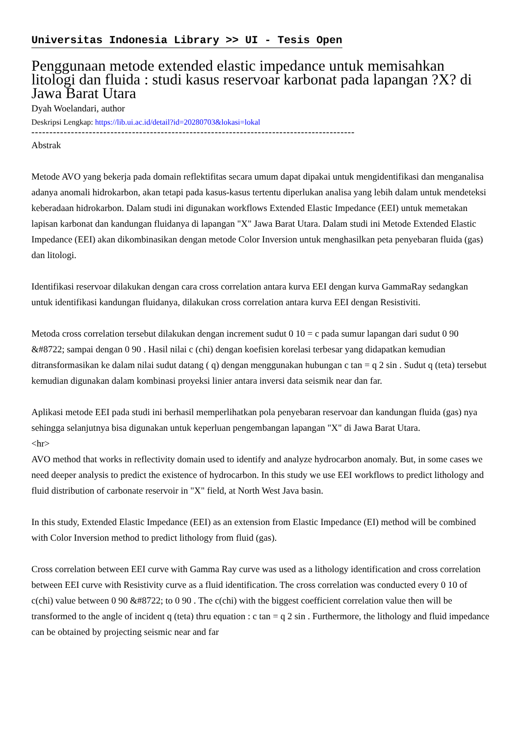Universitas Indonesia Library >> UI - Tesis Open
Penggunaan metode extended elastic impedance untuk memisahkan litologi dan fluida : studi kasus reservoar karbonat pada lapangan ?X? di Jawa Barat Utara
Dyah Woelandari, author
Deskripsi Lengkap: https://lib.ui.ac.id/detail?id=20280703&lokasi=lokal
------------------------------------------------------------------------------------------
Abstrak
Metode AVO yang bekerja pada domain reflektifitas secara umum dapat dipakai untuk mengidentifikasi dan menganalisa adanya anomali hidrokarbon, akan tetapi pada kasus-kasus tertentu diperlukan analisa yang lebih dalam untuk mendeteksi keberadaan hidrokarbon. Dalam studi ini digunakan workflows Extended Elastic Impedance (EEI) untuk memetakan lapisan karbonat dan kandungan fluidanya di lapangan "X" Jawa Barat Utara. Dalam studi ini Metode Extended Elastic Impedance (EEI) akan dikombinasikan dengan metode Color Inversion untuk menghasilkan peta penyebaran fluida (gas) dan litologi.
Identifikasi reservoar dilakukan dengan cara cross correlation antara kurva EEI dengan kurva GammaRay sedangkan untuk identifikasi kandungan fluidanya, dilakukan cross correlation antara kurva EEI dengan Resistiviti.
Metoda cross correlation tersebut dilakukan dengan increment sudut 0 10 = c pada sumur lapangan dari sudut 0 90 &#8722; sampai dengan 0 90 . Hasil nilai c (chi) dengan koefisien korelasi terbesar yang didapatkan kemudian ditransformasikan ke dalam nilai sudut datang ( q) dengan menggunakan hubungan c tan = q 2 sin . Sudut q (teta) tersebut kemudian digunakan dalam kombinasi proyeksi linier antara inversi data seismik near dan far.
Aplikasi metode EEI pada studi ini berhasil memperlihatkan pola penyebaran reservoar dan kandungan fluida (gas) nya sehingga selanjutnya bisa digunakan untuk keperluan pengembangan lapangan "X" di Jawa Barat Utara.
<hr>
AVO method that works in reflectivity domain used to identify and analyze hydrocarbon anomaly. But, in some cases we need deeper analysis to predict the existence of hydrocarbon. In this study we use EEI workflows to predict lithology and fluid distribution of carbonate reservoir in "X" field, at North West Java basin.
In this study, Extended Elastic Impedance (EEI) as an extension from Elastic Impedance (EI) method will be combined with Color Inversion method to predict lithology from fluid (gas).
Cross correlation between EEI curve with Gamma Ray curve was used as a lithology identification and cross correlation between EEI curve with Resistivity curve as a fluid identification. The cross correlation was conducted every 0 10 of c(chi) value between 0 90 &#8722; to 0 90 . The c(chi) with the biggest coefficient correlation value then will be transformed to the angle of incident q (teta) thru equation : c tan = q 2 sin . Furthermore, the lithology and fluid impedance can be obtained by projecting seismic near and far